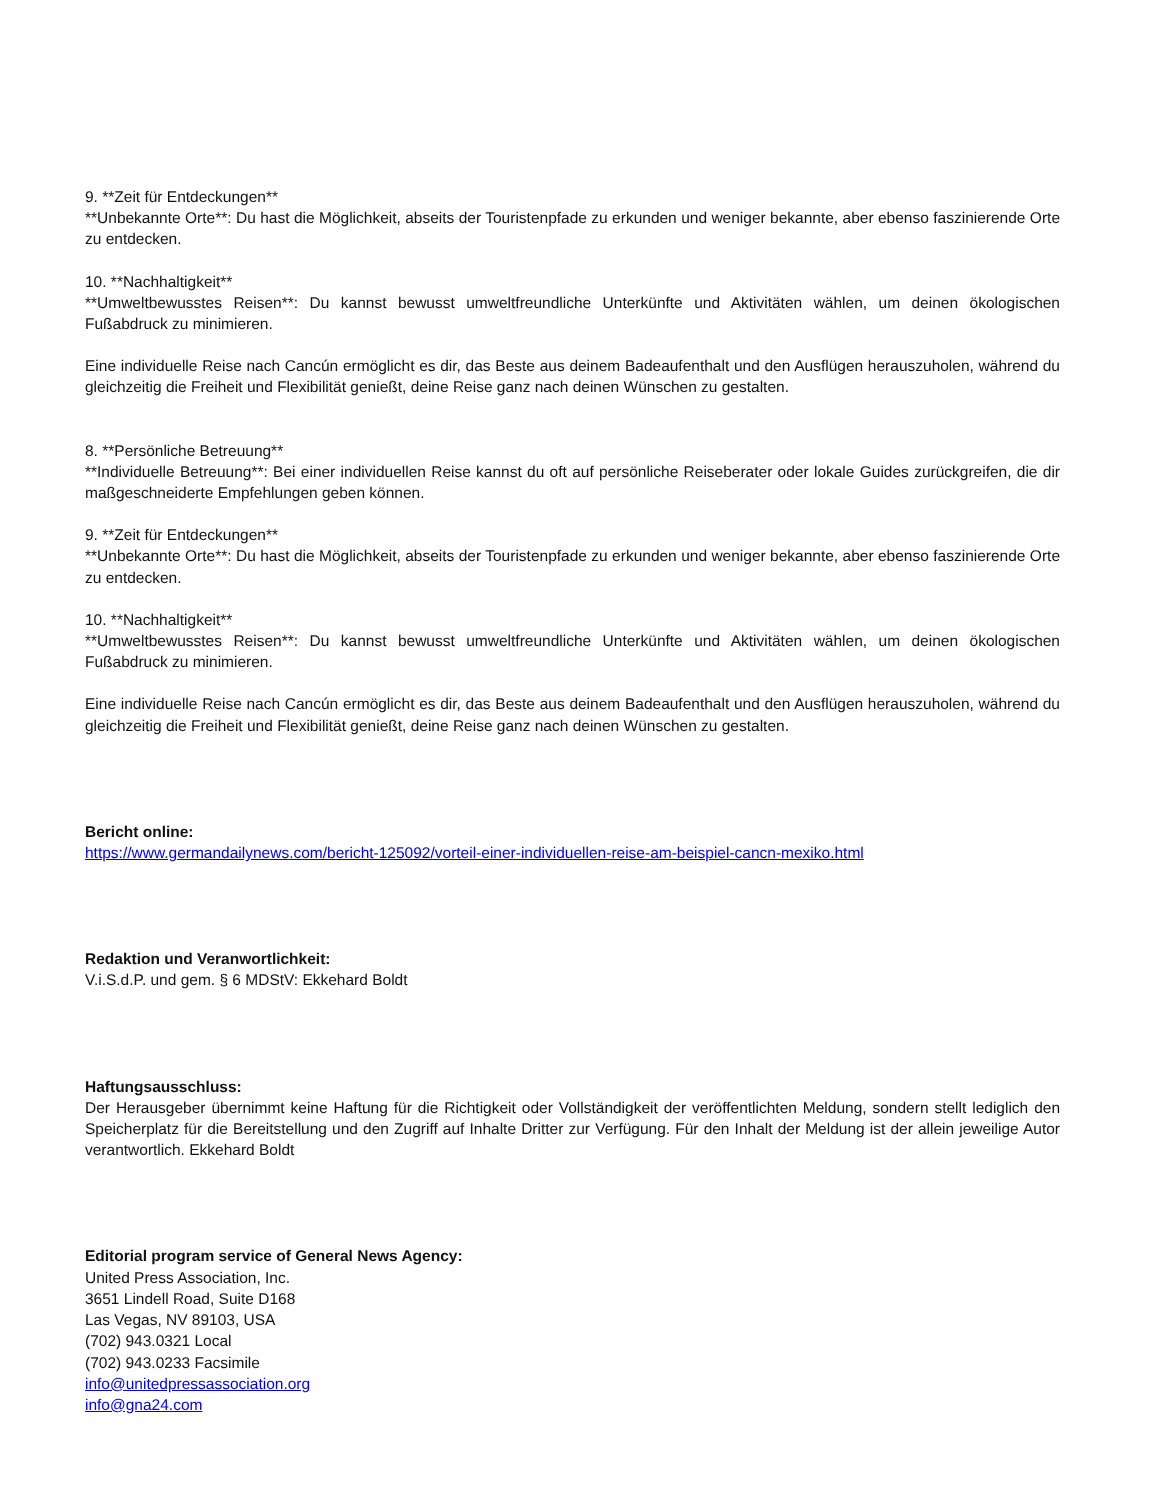9. **Zeit für Entdeckungen**
**Unbekannte Orte**: Du hast die Möglichkeit, abseits der Touristenpfade zu erkunden und weniger bekannte, aber ebenso faszinierende Orte zu entdecken.
10. **Nachhaltigkeit**
**Umweltbewusstes Reisen**: Du kannst bewusst umweltfreundliche Unterkünfte und Aktivitäten wählen, um deinen ökologischen Fußabdruck zu minimieren.
Eine individuelle Reise nach Cancún ermöglicht es dir, das Beste aus deinem Badeaufenthalt und den Ausflügen herauszuholen, während du gleichzeitig die Freiheit und Flexibilität genießt, deine Reise ganz nach deinen Wünschen zu gestalten.
8. **Persönliche Betreuung**
**Individuelle Betreuung**: Bei einer individuellen Reise kannst du oft auf persönliche Reiseberater oder lokale Guides zurückgreifen, die dir maßgeschneiderte Empfehlungen geben können.
9. **Zeit für Entdeckungen**
**Unbekannte Orte**: Du hast die Möglichkeit, abseits der Touristenpfade zu erkunden und weniger bekannte, aber ebenso faszinierende Orte zu entdecken.
10. **Nachhaltigkeit**
**Umweltbewusstes Reisen**: Du kannst bewusst umweltfreundliche Unterkünfte und Aktivitäten wählen, um deinen ökologischen Fußabdruck zu minimieren.
Eine individuelle Reise nach Cancún ermöglicht es dir, das Beste aus deinem Badeaufenthalt und den Ausflügen herauszuholen, während du gleichzeitig die Freiheit und Flexibilität genießt, deine Reise ganz nach deinen Wünschen zu gestalten.
Bericht online:
https://www.germandailynews.com/bericht-125092/vorteil-einer-individuellen-reise-am-beispiel-cancn-mexiko.html
Redaktion und Veranwortlichkeit:
V.i.S.d.P. und gem. § 6 MDStV: Ekkehard Boldt
Haftungsausschluss:
Der Herausgeber übernimmt keine Haftung für die Richtigkeit oder Vollständigkeit der veröffentlichten Meldung, sondern stellt lediglich den Speicherplatz für die Bereitstellung und den Zugriff auf Inhalte Dritter zur Verfügung. Für den Inhalt der Meldung ist der allein jeweilige Autor verantwortlich. Ekkehard Boldt
Editorial program service of General News Agency:
United Press Association, Inc.
3651 Lindell Road, Suite D168
Las Vegas, NV 89103, USA
(702) 943.0321 Local
(702) 943.0233 Facsimile
info@unitedpressassociation.org
info@gna24.com